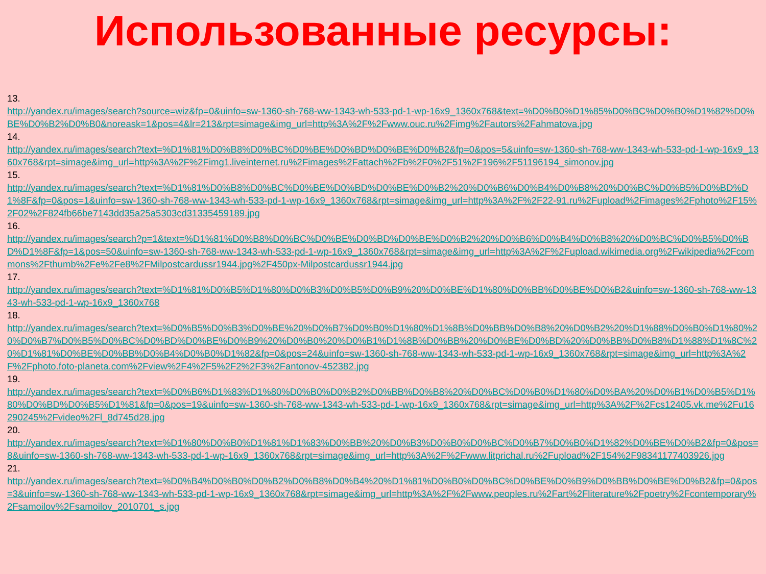Использованные ресурсы:
13.
http://yandex.ru/images/search?source=wiz&fp=0&uinfo=sw-1360-sh-768-ww-1343-wh-533-pd-1-wp-16x9_1360x768&text=%D0%B0%D1%85%D0%BC%D0%B0%D1%82%D0%BE%D0%B2%D0%B0&noreask=1&pos=4&lr=213&rpt=simage&img_url=http%3A%2F%2Fwww.ouc.ru%2Fimg%2Fautors%2Fahmatova.jpg
14.
http://yandex.ru/images/search?text=%D1%81%D0%B8%D0%BC%D0%BE%D0%BD%D0%BE%D0%B2&fp=0&pos=5&uinfo=sw-1360-sh-768-ww-1343-wh-533-pd-1-wp-16x9_1360x768&rpt=simage&img_url=http%3A%2F%2Fimg1.liveinternet.ru%2Fimages%2Fattach%2Fb%2F0%2F51%2F196%2F51196194_simonov.jpg
15.
http://yandex.ru/images/search?text=%D1%81%D0%B8%D0%BC%D0%BE%D0%BD%D0%BE%D0%B2%20%D0%B6%D0%B4%D0%B8%20%D0%BC%D0%B5%D0%BD%D1%8F&fp=0&pos=1&uinfo=sw-1360-sh-768-ww-1343-wh-533-pd-1-wp-16x9_1360x768&rpt=simage&img_url=http%3A%2F%2F22-91.ru%2Fupload%2Fimages%2Fphoto%2F15%2F02%2F824fb66be7143dd35a25a5303cd31335459189.jpg
16.
http://yandex.ru/images/search?p=1&text=%D1%81%D0%B8%D0%BC%D0%BE%D0%BD%D0%BE%D0%B2%20%D0%B6%D0%B4%D0%B8%20%D0%BC%D0%B5%D0%BD%D1%8F&fp=1&pos=50&uinfo=sw-1360-sh-768-ww-1343-wh-533-pd-1-wp-16x9_1360x768&rpt=simage&img_url=http%3A%2F%2Fupload.wikimedia.org%2Fwikipedia%2Fcommons%2Fthumb%2Fe%2Fe8%2FMilpostcardussr1944.jpg%2F450px-Milpostcardussr1944.jpg
17.
http://yandex.ru/images/search?text=%D1%81%D0%B5%D1%80%D0%B3%D0%B5%D0%B9%20%D0%BE%D1%80%D0%BB%D0%BE%D0%B2&uinfo=sw-1360-sh-768-ww-1343-wh-533-pd-1-wp-16x9_1360x768
18.
http://yandex.ru/images/search?text=%D0%B5%D0%B3%D0%BE%20%D0%B7%D0%B0%D1%80%D1%8B%D0%BB%D0%B8%20%D0%B2%20%D1%88%D0%B0%D1%80%20%D0%B7%D0%B5%D0%BC%D0%BD%D0%BE%D0%B9%20%D0%B0%20%D0%B1%D1%8B%D0%BB%20%D0%BE%D0%BD%20%D0%BB%D0%B8%D1%88%D1%8C%20%D1%81%D0%BE%D0%BB%D0%B4%D0%B0%D1%82&fp=0&pos=24&uinfo=sw-1360-sh-768-ww-1343-wh-533-pd-1-wp-16x9_1360x768&rpt=simage&img_url=http%3A%2F%2Fphoto.foto-planeta.com%2Fview%2F4%2F5%2F2%2F3%2Fantonov-452382.jpg
19.
http://yandex.ru/images/search?text=%D0%B6%D1%83%D1%80%D0%B0%D0%B2%D0%BB%D0%B8%20%D0%BC%D0%B0%D1%80%D0%BA%20%D0%B1%D0%B5%D1%80%D0%BD%D0%B5%D1%81&fp=0&pos=19&uinfo=sw-1360-sh-768-ww-1343-wh-533-pd-1-wp-16x9_1360x768&rpt=simage&img_url=http%3A%2F%2Fcs12405.vk.me%2Fu16290245%2Fvideo%2Fl_8d745d28.jpg
20.
http://yandex.ru/images/search?text=%D1%80%D0%B0%D1%81%D1%83%D0%BB%20%D0%B3%D0%B0%D0%BC%D0%B7%D0%B0%D1%82%D0%BE%D0%B2&fp=0&pos=8&uinfo=sw-1360-sh-768-ww-1343-wh-533-pd-1-wp-16x9_1360x768&rpt=simage&img_url=http%3A%2F%2Fwww.litprichal.ru%2Fupload%2F154%2F98341177403926.jpg
21.
http://yandex.ru/images/search?text=%D0%B4%D0%B0%D0%B2%D0%B8%D0%B4%20%D1%81%D0%B0%D0%BC%D0%BE%D0%B9%D0%BB%D0%BE%D0%B2&fp=0&pos=3&uinfo=sw-1360-sh-768-ww-1343-wh-533-pd-1-wp-16x9_1360x768&rpt=simage&img_url=http%3A%2F%2Fwww.peoples.ru%2Fart%2Fliterature%2Fpoetry%2Fcontemporary%2Fsamoilov%2Fsamoilov_2010701_s.jpg